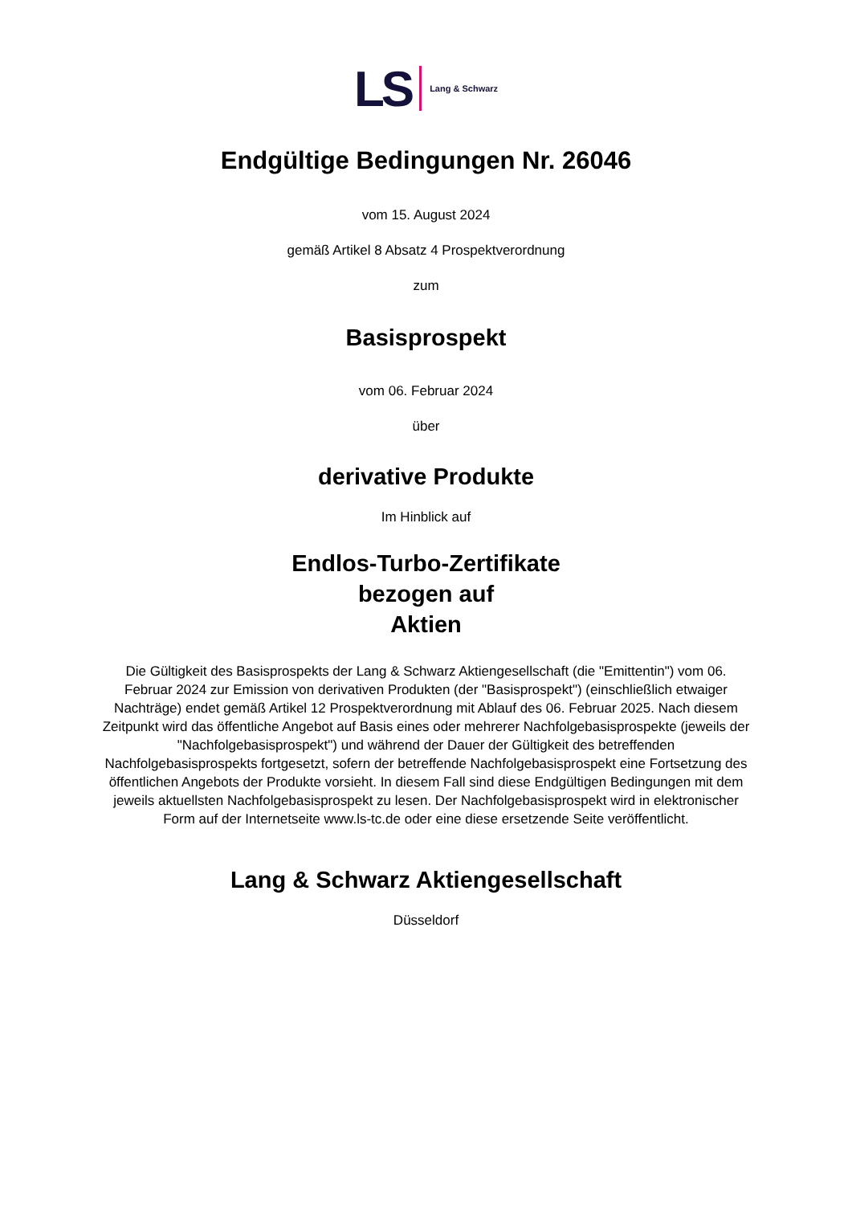LS Lang & Schwarz
Endgültige Bedingungen Nr. 26046
vom 15. August 2024
gemäß Artikel 8 Absatz 4 Prospektverordnung
zum
Basisprospekt
vom 06. Februar 2024
über
derivative Produkte
Im Hinblick auf
Endlos-Turbo-Zertifikate
bezogen auf
Aktien
Die Gültigkeit des Basisprospekts der Lang & Schwarz Aktiengesellschaft (die "Emittentin") vom 06. Februar 2024 zur Emission von derivativen Produkten (der "Basisprospekt") (einschließlich etwaiger Nachträge) endet gemäß Artikel 12 Prospektverordnung mit Ablauf des 06. Februar 2025. Nach diesem Zeitpunkt wird das öffentliche Angebot auf Basis eines oder mehrerer Nachfolgebasisprospekte (jeweils der "Nachfolgebasisprospekt") und während der Dauer der Gültigkeit des betreffenden Nachfolgebasisprospekts fortgesetzt, sofern der betreffende Nachfolgebasisprospekt eine Fortsetzung des öffentlichen Angebots der Produkte vorsieht. In diesem Fall sind diese Endgültigen Bedingungen mit dem jeweils aktuellsten Nachfolgebasisprospekt zu lesen. Der Nachfolgebasisprospekt wird in elektronischer Form auf der Internetseite www.ls-tc.de oder eine diese ersetzende Seite veröffentlicht.
Lang & Schwarz Aktiengesellschaft
Düsseldorf